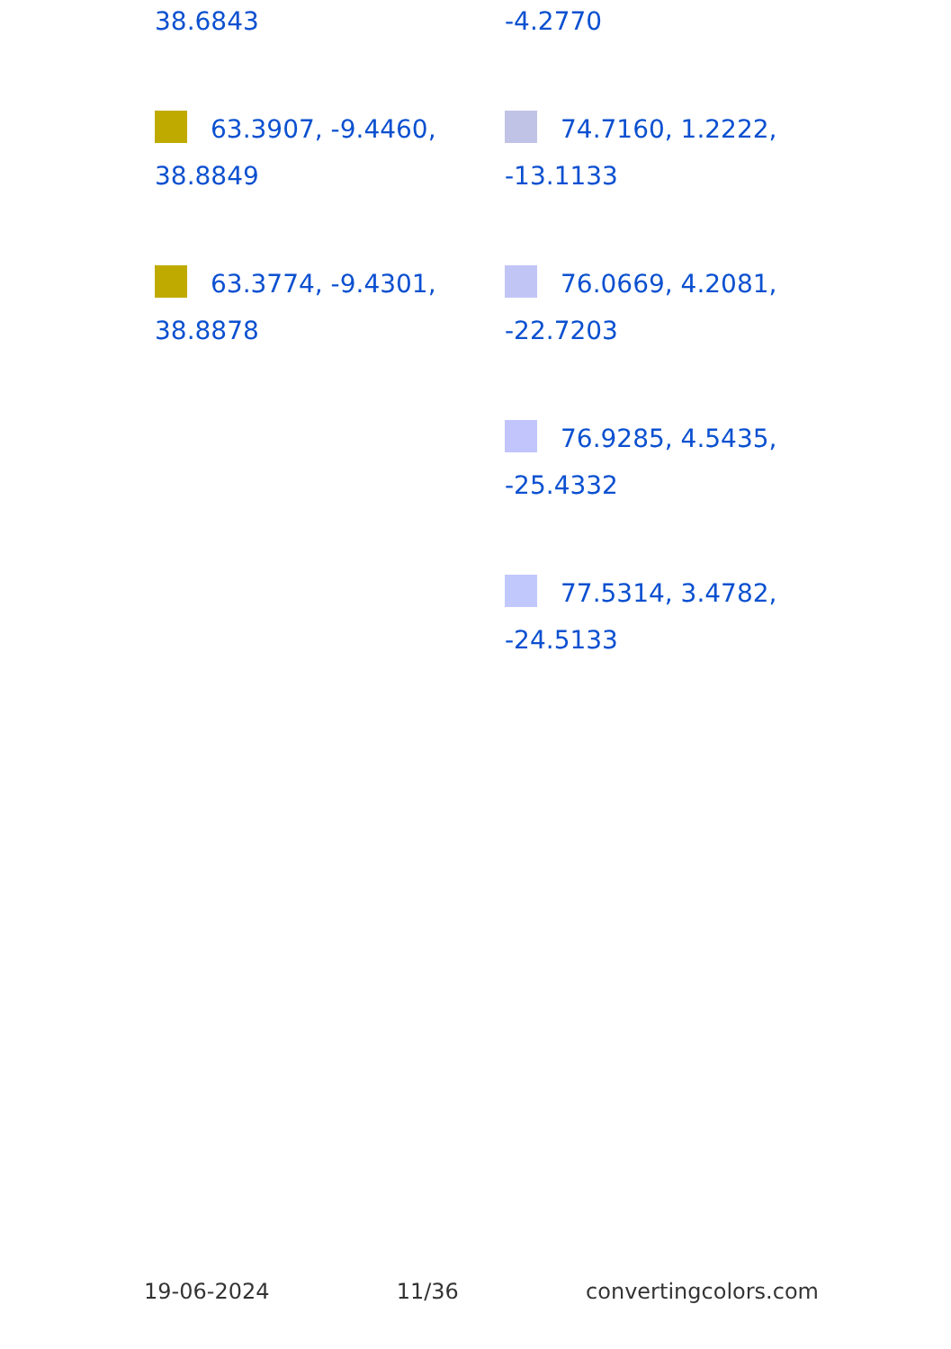38.6843
63.3907, -9.4460, 38.8849
63.3774, -9.4301, 38.8878
-4.2770
74.7160, 1.2222, -13.1133
76.0669, 4.2081, -22.7203
76.9285, 4.5435, -25.4332
77.5314, 3.4782, -24.5133
19-06-2024 11/36 convertingcolors.com